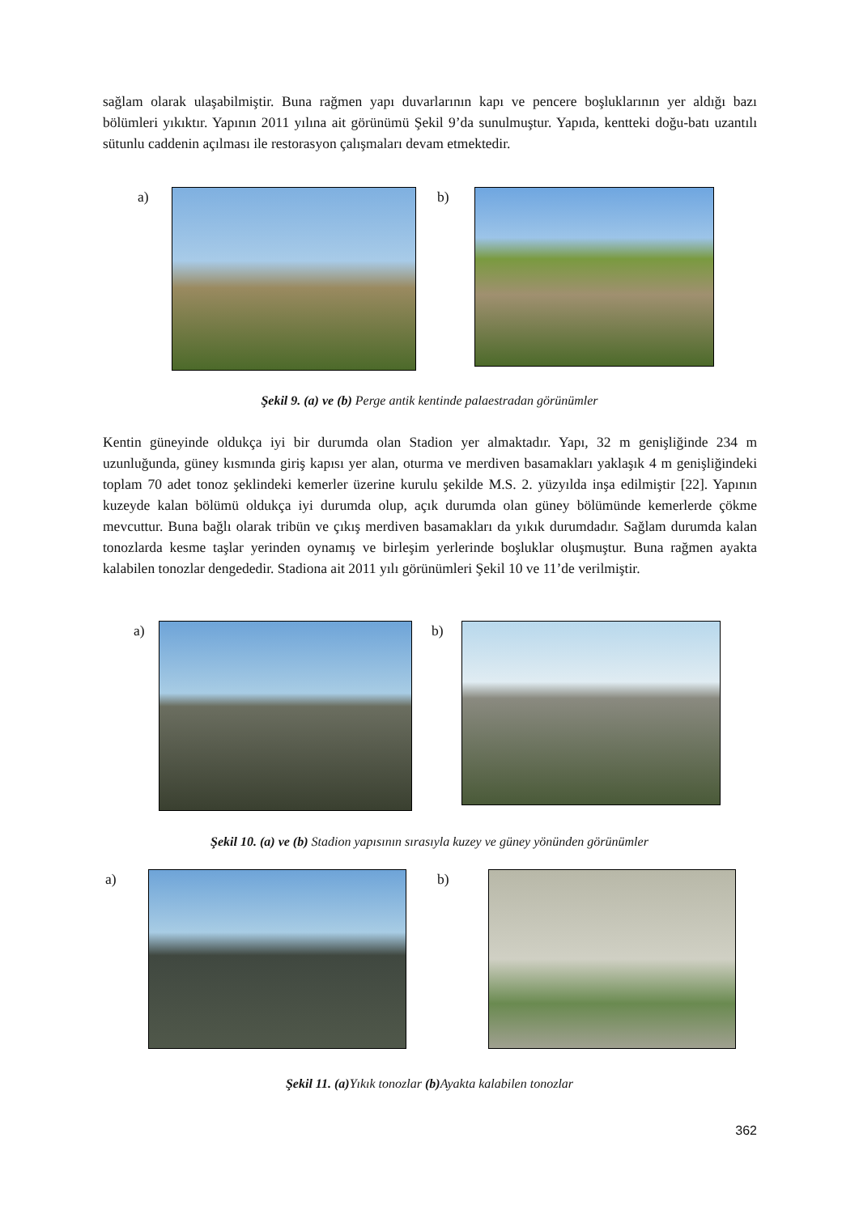sağlam olarak ulaşabilmiştir. Buna rağmen yapı duvarlarının kapı ve pencere boşluklarının yer aldığı bazı bölümleri yıkıktır. Yapının 2011 yılına ait görünümü Şekil 9’da sunulmuştur. Yapıda, kentteki doğu-batı uzantılı sütunlu caddenin açılması ile restorasyon çalışmaları devam etmektedir.
a) b)
Şekil 9. (a) ve (b) Perge antik kentinde palaestradan görünümler
Kentin güneyinde oldukça iyi bir durumda olan Stadion yer almaktadır. Yapı, 32 m genişliğinde 234 m uzunluğunda, güney kısmında giriş kapısı yer alan, oturma ve merdiven basamakları yaklaşık 4 m genişliğindeki toplam 70 adet tonoz şeklindeki kemerler üzerine kurulu şekilde M.S. 2. yüzyılda inşa edilmiştir [22]. Yapının kuzeyde kalan bölümü oldukça iyi durumda olup, açık durumda olan güney bölümünde kemerlerde çökme mevcuttur. Buna bağlı olarak tribün ve çıkış merdiven basamakları da yıkık durumdadır. Sağlam durumda kalan tonozlarda kesme taşlar yerinden oynamış ve birleşim yerlerinde boşluklar oluşmuştur. Buna rağmen ayakta kalabilen tonozlar dengededir. Stadiona ait 2011 yılı görünümleri Şekil 10 ve 11’de verilmiştir.
a) b)
Şekil 10. (a) ve (b) Stadion yapısının sırasıyla kuzey ve güney yönünden görünümler
a) b)
Şekil 11. (a) Yıkık tonozlar (b) Ayakta kalabilen tonozlar
362